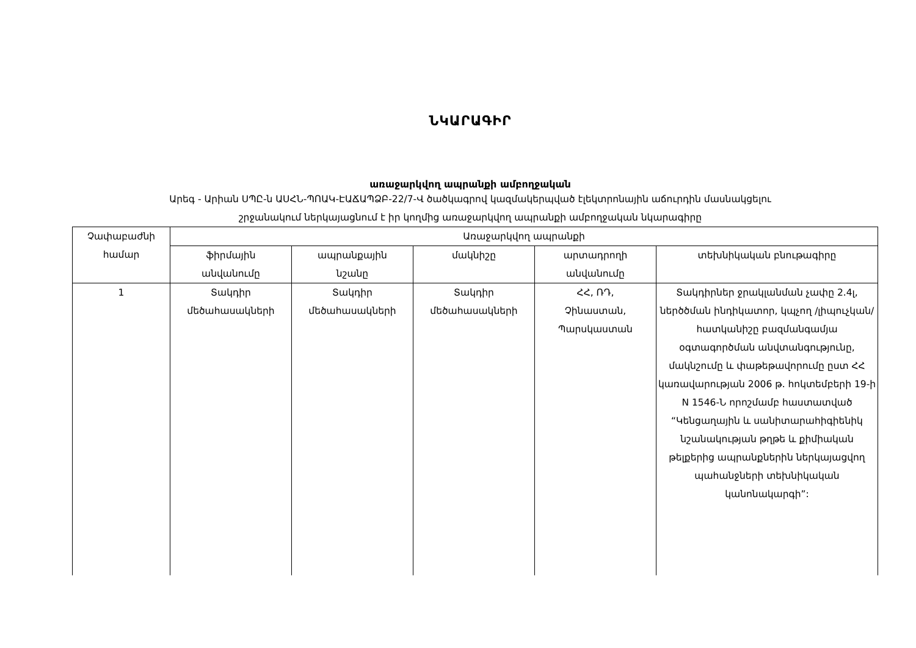ՆԿԱՐԱԳԻՐ
առաջարկվող ապրանքի ամբողջական
Արեգ - Արիան ՍՊԸ-ն ԱՍՀՆ-ՊՈԱԿ-ԷԱՃԱՊՁԲ-22/7-Վ ծածկագրով կազմակերպված էլեկտրոնային աճուրդին մասնակցելու
շրջանակում ներկայացնում է իր կողմից առաջարկվող ապրանքի ամբողջական նկարագիրը
| Չափաբաժնի համար | Առաջարկվող ապրանքի | | | | |
| --- | --- | --- | --- | --- | --- |
| | ֆիրմային անվանումը | ապրանքային նշանը | մակնիշը | արտադրողի անվանումը | տեխնիկական բնութագիրը |
| 1 | Տակդիր մեծահասակների | Տակդիր մեծահասակների | Տակդիր մեծահասակների | ՀՀ, ՌԴ, Չինաստան, Պարսկաստան | Տակդիրներ ջրակլանման չափը 2.4լ, ներծծման ինդիկատոր, կպչող /լիպուչկան/ հատկանիշը բազմանգամյա օգտագործման անվտանգությունը, մակնշումը և փաթեթավորումը ըստ ՀՀ կառավարության 2006 թ. հոկտեմբերի 19-ի N 1546-Ն որոշմամբ հաստատված “Կենցաղային և սանիտարահիգիենիկ նշանակության թղթե և քիմիական թելքերից ապրանքներին ներկայացվող պահանջների տեխնիկական կանոնակարգի”: |